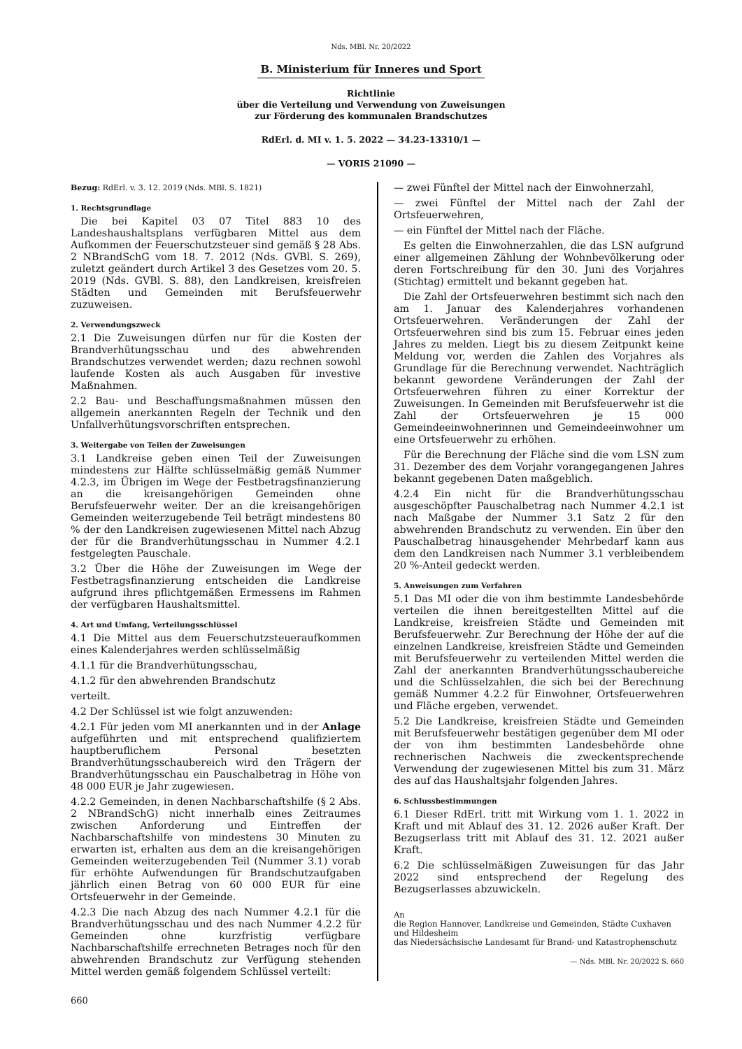Nds. MBl. Nr. 20/2022
B. Ministerium für Inneres und Sport
Richtlinie
über die Verteilung und Verwendung von Zuweisungen
zur Förderung des kommunalen Brandschutzes
RdErl. d. MI v. 1. 5. 2022 — 34.23-13310/1 —
— VORIS 21090 —
Bezug: RdErl. v. 3. 12. 2019 (Nds. MBl. S. 1821)
1. Rechtsgrundlage
Die bei Kapitel 03 07 Titel 883 10 des Landeshaushaltsplans verfügbaren Mittel aus dem Aufkommen der Feuerschutzsteuer sind gemäß § 28 Abs. 2 NBrandSchG vom 18. 7. 2012 (Nds. GVBl. S. 269), zuletzt geändert durch Artikel 3 des Gesetzes vom 20. 5. 2019 (Nds. GVBl. S. 88), den Landkreisen, kreisfreien Städten und Gemeinden mit Berufsfeuerwehr zuzuweisen.
2. Verwendungszweck
2.1 Die Zuweisungen dürfen nur für die Kosten der Brandverhütungsschau und des abwehrenden Brandschutzes verwendet werden; dazu rechnen sowohl laufende Kosten als auch Ausgaben für investive Maßnahmen.
2.2 Bau- und Beschaffungsmaßnahmen müssen den allgemein anerkannten Regeln der Technik und den Unfallverhütungsvorschriften entsprechen.
3. Weitergabe von Teilen der Zuweisungen
3.1 Landkreise geben einen Teil der Zuweisungen mindestens zur Hälfte schlüsselmäßig gemäß Nummer 4.2.3, im Übrigen im Wege der Festbetragsfinanzierung an die kreisangehörigen Gemeinden ohne Berufsfeuerwehr weiter. Der an die kreisangehörigen Gemeinden weiterzugebende Teil beträgt mindestens 80 % der den Landkreisen zugewiesenen Mittel nach Abzug der für die Brandverhütungsschau in Nummer 4.2.1 festgelegten Pauschale.
3.2 Über die Höhe der Zuweisungen im Wege der Festbetragsfinanzierung entscheiden die Landkreise aufgrund ihres pflichtgemäßen Ermessens im Rahmen der verfügbaren Haushaltsmittel.
4. Art und Umfang, Verteilungsschlüssel
4.1 Die Mittel aus dem Feuerschutzsteueraufkommen eines Kalenderjahres werden schlüsselmäßig
4.1.1 für die Brandverhütungsschau,
4.1.2 für den abwehrenden Brandschutz
verteilt.
4.2 Der Schlüssel ist wie folgt anzuwenden:
4.2.1 Für jeden vom MI anerkannten und in der Anlage aufgeführten und mit entsprechend qualifiziertem hauptberuflichem Personal besetzten Brandverhütungsschaubereich wird den Trägern der Brandverhütungsschau ein Pauschalbetrag in Höhe von 48 000 EUR je Jahr zugewiesen.
4.2.2 Gemeinden, in denen Nachbarschaftshilfe (§ 2 Abs. 2 NBrandSchG) nicht innerhalb eines Zeitraumes zwischen Anforderung und Eintreffen der Nachbarschaftshilfe von mindestens 30 Minuten zu erwarten ist, erhalten aus dem an die kreisangehörigen Gemeinden weiterzugebenden Teil (Nummer 3.1) vorab für erhöhte Aufwendungen für Brandschutzaufgaben jährlich einen Betrag von 60 000 EUR für eine Ortsfeuerwehr in der Gemeinde.
4.2.3 Die nach Abzug des nach Nummer 4.2.1 für die Brandverhütungsschau und des nach Nummer 4.2.2 für Gemeinden ohne kurzfristig verfügbare Nachbarschaftshilfe errechneten Betrages noch für den abwehrenden Brandschutz zur Verfügung stehenden Mittel werden gemäß folgendem Schlüssel verteilt:
— zwei Fünftel der Mittel nach der Einwohnerzahl,
— zwei Fünftel der Mittel nach der Zahl der Ortsfeuerwehren,
— ein Fünftel der Mittel nach der Fläche.
Es gelten die Einwohnerzahlen, die das LSN aufgrund einer allgemeinen Zählung der Wohnbevölkerung oder deren Fortschreibung für den 30. Juni des Vorjahres (Stichtag) ermittelt und bekannt gegeben hat.
Die Zahl der Ortsfeuerwehren bestimmt sich nach den am 1. Januar des Kalenderjahres vorhandenen Ortsfeuerwehren. Veränderungen der Zahl der Ortsfeuerwehren sind bis zum 15. Februar eines jeden Jahres zu melden. Liegt bis zu diesem Zeitpunkt keine Meldung vor, werden die Zahlen des Vorjahres als Grundlage für die Berechnung verwendet. Nachträglich bekannt gewordene Veränderungen der Zahl der Ortsfeuerwehren führen zu einer Korrektur der Zuweisungen. In Gemeinden mit Berufsfeuerwehr ist die Zahl der Ortsfeuerwehren je 15 000 Gemeindeeinwohnerinnen und Gemeindeeinwohner um eine Ortsfeuerwehr zu erhöhen.
Für die Berechnung der Fläche sind die vom LSN zum 31. Dezember des dem Vorjahr vorangegangenen Jahres bekannt gegebenen Daten maßgeblich.
4.2.4 Ein nicht für die Brandverhütungsschau ausgeschöpfter Pauschalbetrag nach Nummer 4.2.1 ist nach Maßgabe der Nummer 3.1 Satz 2 für den abwehrenden Brandschutz zu verwenden. Ein über den Pauschalbetrag hinausgehender Mehrbedarf kann aus dem den Landkreisen nach Nummer 3.1 verbleibendem 20 %-Anteil gedeckt werden.
5. Anweisungen zum Verfahren
5.1 Das MI oder die von ihm bestimmte Landesbehörde verteilen die ihnen bereitgestellten Mittel auf die Landkreise, kreisfreien Städte und Gemeinden mit Berufsfeuerwehr. Zur Berechnung der Höhe der auf die einzelnen Landkreise, kreisfreien Städte und Gemeinden mit Berufsfeuerwehr zu verteilenden Mittel werden die Zahl der anerkannten Brandverhütungsschaubereiche und die Schlüsselzahlen, die sich bei der Berechnung gemäß Nummer 4.2.2 für Einwohner, Ortsfeuerwehren und Fläche ergeben, verwendet.
5.2 Die Landkreise, kreisfreien Städte und Gemeinden mit Berufsfeuerwehr bestätigen gegenüber dem MI oder der von ihm bestimmten Landesbehörde ohne rechnerischen Nachweis die zweckentsprechende Verwendung der zugewiesenen Mittel bis zum 31. März des auf das Haushaltsjahr folgenden Jahres.
6. Schlussbestimmungen
6.1 Dieser RdErl. tritt mit Wirkung vom 1. 1. 2022 in Kraft und mit Ablauf des 31. 12. 2026 außer Kraft. Der Bezugserlass tritt mit Ablauf des 31. 12. 2021 außer Kraft.
6.2 Die schlüsselmäßigen Zuweisungen für das Jahr 2022 sind entsprechend der Regelung des Bezugserlasses abzuwickeln.
An
die Region Hannover, Landkreise und Gemeinden, Städte Cuxhaven und Hildesheim
das Niedersächsische Landesamt für Brand- und Katastrophenschutz
— Nds. MBl. Nr. 20/2022 S. 660
660